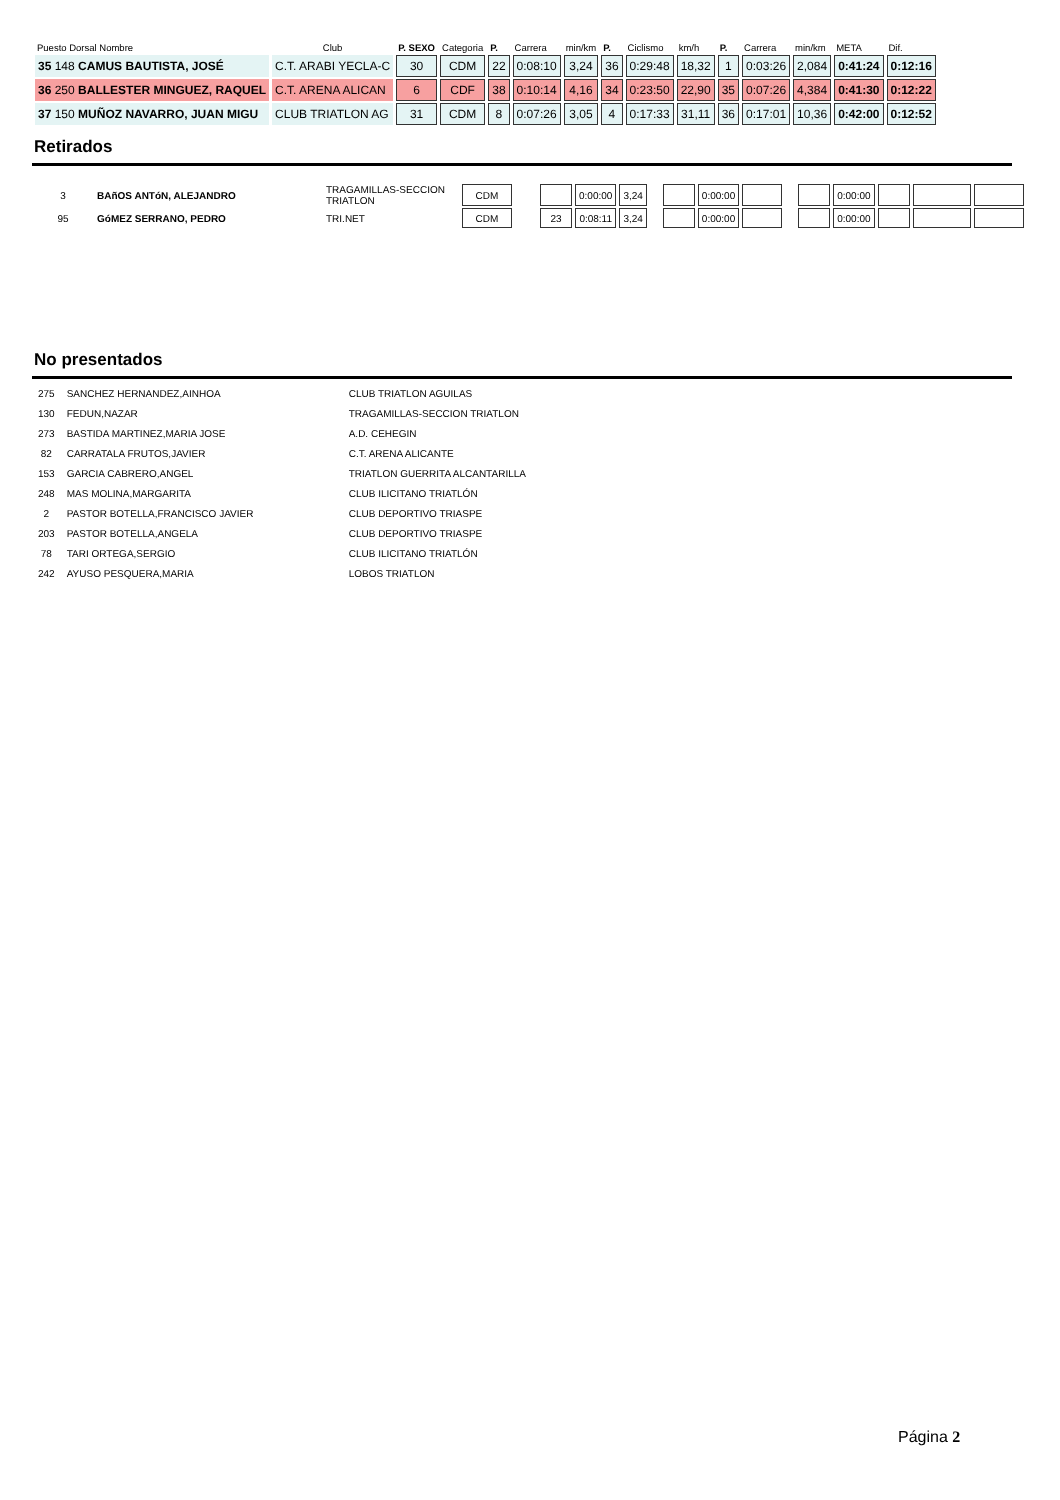| Puesto Dorsal Nombre | Club | P. SEXO | Categoria | P. | Carrera | min/km | P. | Ciclismo | km/h | P. | Carrera | min/km | META | Dif. |
| 35 148 CAMUS BAUTISTA, JOSÉ | C.T. ARABI YECLA-C | 30 | CDM | 22 | 0:08:10 | 3,24 | 36 | 0:29:48 | 18,32 | 1 | 0:03:26 | 2,084 | 0:41:24 | 0:12:16 |
| 36 250 BALLESTER MINGUEZ, RAQUEL | C.T. ARENA ALICAN | 6 | CDF | 38 | 0:10:14 | 4,16 | 34 | 0:23:50 | 22,90 | 35 | 0:07:26 | 4,384 | 0:41:30 | 0:12:22 |
| 37 150 MUÑOZ NAVARRO, JUAN MIGU | CLUB TRIATLON AG | 31 | CDM | 8 | 0:07:26 | 3,05 | 4 | 0:17:33 | 31,11 | 36 | 0:17:01 | 10,36 | 0:42:00 | 0:12:52 |
Retirados
| 3 | BAñOS ANTóN, ALEJANDRO | TRAGAMILLAS-SECCION TRIATLON | CDM | | | 0:00:00 | 3,24 | | | 0:00:00 | | | | 0:00:00 | | | |
| 95 | GóMEZ SERRANO, PEDRO | TRI.NET | CDM | | 23 | 0:08:11 | 3,24 | | | 0:00:00 | | | | 0:00:00 | | | |
No presentados
| 275 | SANCHEZ HERNANDEZ,AINHOA | CLUB TRIATLON AGUILAS |
| 130 | FEDUN,NAZAR | TRAGAMILLAS-SECCION TRIATLON |
| 273 | BASTIDA MARTINEZ,MARIA JOSE | A.D. CEHEGIN |
| 82 | CARRATALA FRUTOS,JAVIER | C.T. ARENA ALICANTE |
| 153 | GARCIA CABRERO,ANGEL | TRIATLON GUERRITA ALCANTARILLA |
| 248 | MAS MOLINA,MARGARITA | CLUB ILICITANO TRIATLÓN |
| 2 | PASTOR BOTELLA,FRANCISCO JAVIER | CLUB DEPORTIVO TRIASPE |
| 203 | PASTOR BOTELLA,ANGELA | CLUB DEPORTIVO TRIASPE |
| 78 | TARI ORTEGA,SERGIO | CLUB ILICITANO TRIATLÓN |
| 242 | AYUSO PESQUERA,MARIA | LOBOS TRIATLON |
Página 2